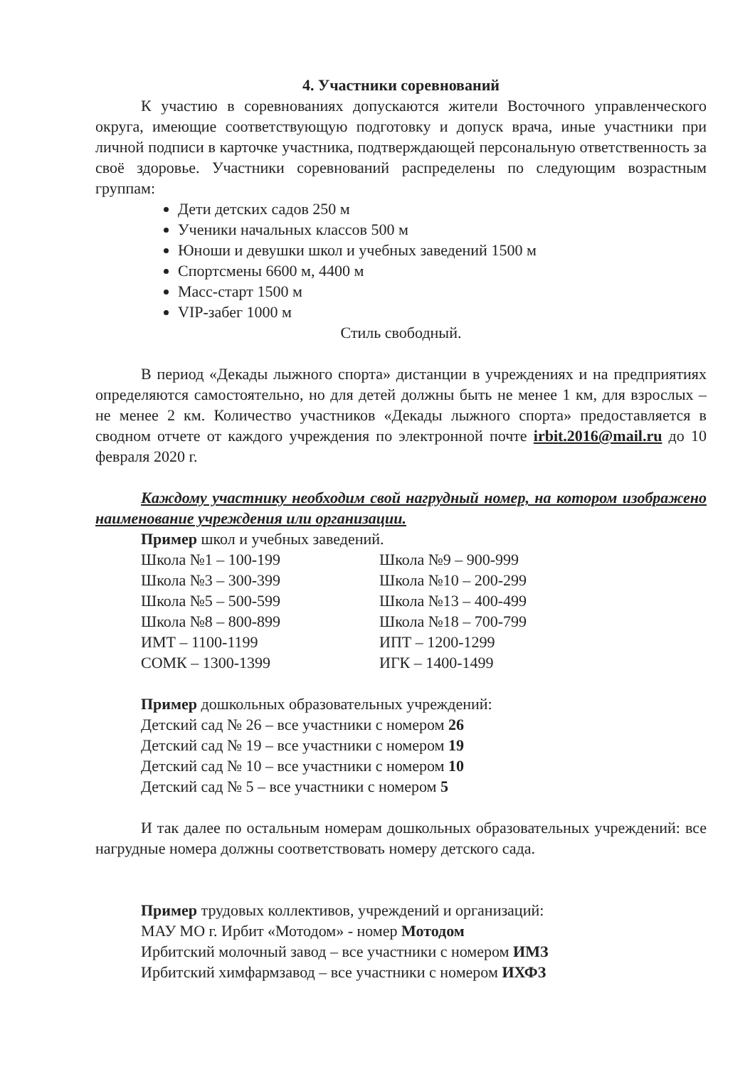4. Участники соревнований
К участию в соревнованиях допускаются жители Восточного управленческого округа, имеющие соответствующую подготовку и допуск врача, иные участники при личной подписи в карточке участника, подтверждающей персональную ответственность за своё здоровье. Участники соревнований распределены по следующим возрастным группам:
Дети детских садов 250 м
Ученики начальных классов 500 м
Юноши и девушки школ и учебных заведений 1500 м
Спортсмены 6600 м, 4400 м
Масс-старт 1500 м
VIP-забег 1000 м
Стиль свободный.
В период «Декады лыжного спорта» дистанции в учреждениях и на предприятиях определяются самостоятельно, но для детей должны быть не менее 1 км, для взрослых – не менее 2 км. Количество участников «Декады лыжного спорта» предоставляется в сводном отчете от каждого учреждения по электронной почте irbit.2016@mail.ru до 10 февраля 2020 г.
Каждому участнику необходим свой нагрудный номер, на котором изображено наименование учреждения или организации.
Пример школ и учебных заведений.
Школа №1 – 100-199
Школа №9 – 900-999
Школа №3 – 300-399
Школа №10 – 200-299
Школа №5 – 500-599
Школа №13 – 400-499
Школа №8 – 800-899
Школа №18 – 700-799
ИМТ – 1100-1199
ИПТ – 1200-1299
СОМК – 1300-1399
ИГК – 1400-1499
Пример дошкольных образовательных учреждений:
Детский сад № 26 – все участники с номером 26
Детский сад № 19 – все участники с номером 19
Детский сад № 10 – все участники с номером 10
Детский сад № 5 – все участники с номером 5
И так далее по остальным номерам дошкольных образовательных учреждений: все нагрудные номера должны соответствовать номеру детского сада.
Пример трудовых коллективов, учреждений и организаций:
МАУ МО г. Ирбит «Мотодом» - номер Мотодом
Ирбитский молочный завод – все участники с номером ИМЗ
Ирбитский химфармзавод – все участники с номером ИХФЗ